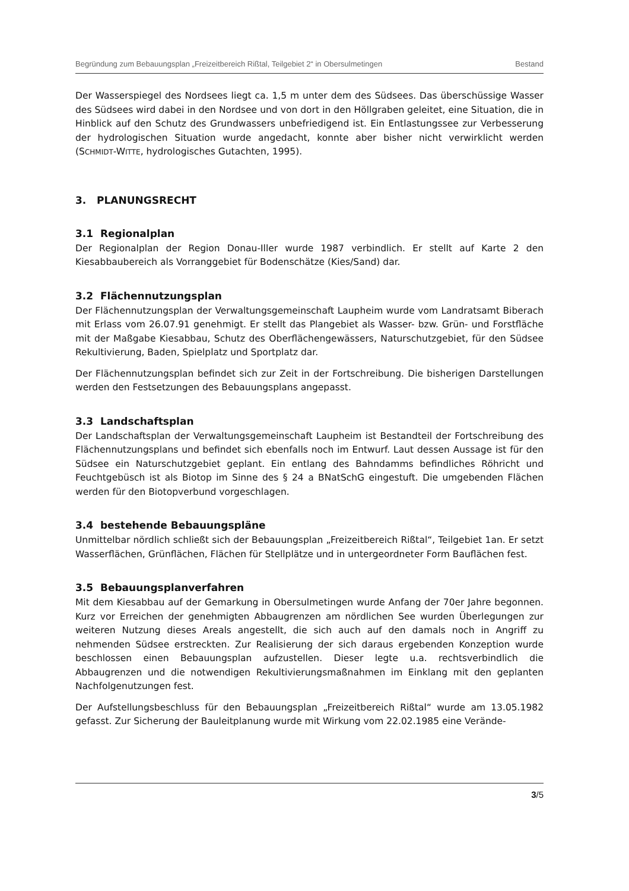Begründung zum Bebauungsplan „Freizeitbereich Rißtal, Teilgebiet 2“ in Obersulmetingen Bestand
Der Wasserspiegel des Nordsees liegt ca. 1,5 m unter dem des Südsees. Das überschüssige Wasser des Südsees wird dabei in den Nordsee und von dort in den Höllgraben geleitet, eine Situation, die in Hinblick auf den Schutz des Grundwassers unbefriedigend ist. Ein Entlastungssee zur Verbesserung der hydrologischen Situation wurde angedacht, konnte aber bisher nicht verwirklicht werden (SCHMIDT-WITTE, hydrologisches Gutachten, 1995).
3. PLANUNGSRECHT
3.1 Regionalplan
Der Regionalplan der Region Donau-Iller wurde 1987 verbindlich. Er stellt auf Karte 2 den Kiesabbaubereich als Vorranggebiet für Bodenschätze (Kies/Sand) dar.
3.2 Flächennutzungsplan
Der Flächennutzungsplan der Verwaltungsgemeinschaft Laupheim wurde vom Landratsamt Biberach mit Erlass vom 26.07.91 genehmigt. Er stellt das Plangebiet als Wasser- bzw. Grün- und Forstfläche mit der Maßgabe Kiesabbau, Schutz des Oberflächengewässers, Naturschutzgebiet, für den Südsee Rekultivierung, Baden, Spielplatz und Sportplatz dar.
Der Flächennutzungsplan befindet sich zur Zeit in der Fortschreibung. Die bisherigen Darstellungen werden den Festsetzungen des Bebauungsplans angepasst.
3.3 Landschaftsplan
Der Landschaftsplan der Verwaltungsgemeinschaft Laupheim ist Bestandteil der Fortschreibung des Flächennutzungsplans und befindet sich ebenfalls noch im Entwurf. Laut dessen Aussage ist für den Südsee ein Naturschutzgebiet geplant. Ein entlang des Bahndamms befindliches Röhricht und Feuchtgebüsch ist als Biotop im Sinne des § 24 a BNatSchG eingestuft. Die umgebenden Flächen werden für den Biotopverbund vorgeschlagen.
3.4 bestehende Bebauungspläne
Unmittelbar nördlich schließt sich der Bebauungsplan „Freizeitbereich Rißtal“, Teilgebiet 1an. Er setzt Wasserflächen, Grünflächen, Flächen für Stellplätze und in untergeordneter Form Bauflächen fest.
3.5 Bebauungsplanverfahren
Mit dem Kiesabbau auf der Gemarkung in Obersulmetingen wurde Anfang der 70er Jahre begonnen. Kurz vor Erreichen der genehmigten Abbaugrenzen am nördlichen See wurden Überlegungen zur weiteren Nutzung dieses Areals angestellt, die sich auch auf den damals noch in Angriff zu nehmenden Südsee erstreckten. Zur Realisierung der sich daraus ergebenden Konzeption wurde beschlossen einen Bebauungsplan aufzustellen. Dieser legte u.a. rechtsverbindlich die Abbaugrenzen und die notwendigen Rekultivierungsmaßnahmen im Einklang mit den geplanten Nachfolgenutzungen fest.
Der Aufstellungsbeschluss für den Bebauungsplan „Freizeitbereich Rißtal“ wurde am 13.05.1982 gefasst. Zur Sicherung der Bauleitplanung wurde mit Wirkung vom 22.02.1985 eine Verände-
3/5